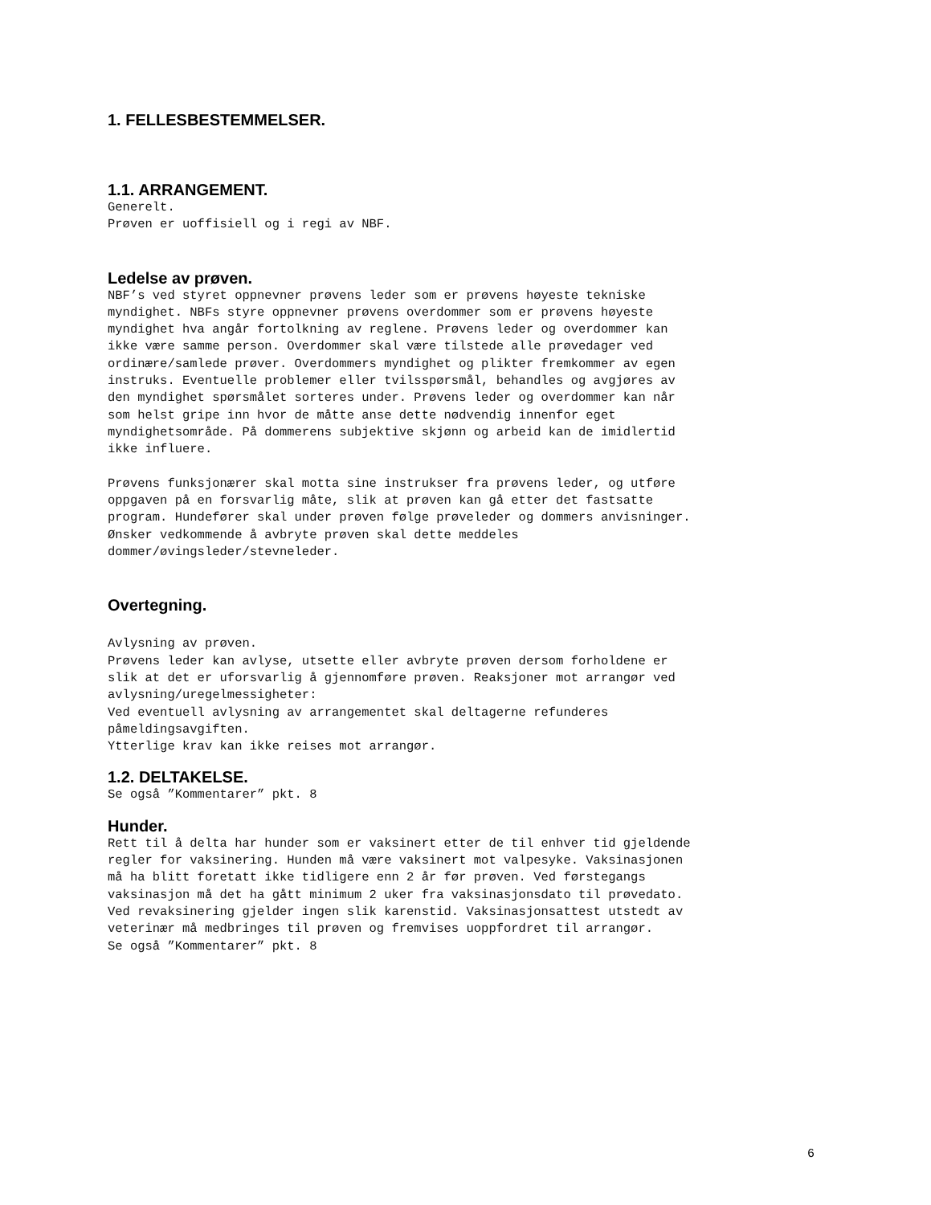1. FELLESBESTEMMELSER.
1.1. ARRANGEMENT.
Generelt. Prøven er uoffisiell og i regi av NBF.
Ledelse av prøven.
NBF’s ved styret oppnevner prøvens leder som er prøvens høyeste tekniske myndighet. NBFs styre oppnevner prøvens overdommer som er prøvens høyeste myndighet hva angår fortolkning av reglene. Prøvens leder og overdommer kan ikke være samme person. Overdommer skal være tilstede alle prøvedager ved ordinære/samlede prøver. Overdommers myndighet og plikter fremkommer av egen instruks. Eventuelle problemer eller tvilsspørsmål, behandles og avgjøres av den myndighet spørsmålet sorteres under. Prøvens leder og overdommer kan når som helst gripe inn hvor de måtte anse dette nødvendig innenfor eget myndighetsområde. På dommerens subjektive skjønn og arbeid kan de imidlertid ikke influere. Prøvens funksjonærer skal motta sine instrukser fra prøvens leder, og utføre oppgaven på en forsvarlig måte, slik at prøven kan gå etter det fastsatte program. Hundefører skal under prøven følge prøveleder og dommers anvisninger. Ønsker vedkommende å avbryte prøven skal dette meddeles dommer/øvingsleder/stevneleder.
Overtegning.
Avlysning av prøven. Prøvens leder kan avlyse, utsette eller avbryte prøven dersom forholdene er slik at det er uforsvarlig å gjennomføre prøven. Reaksjoner mot arrangør ved avlysning/uregelmessigheter: Ved eventuell avlysning av arrangementet skal deltagerne refunderes påmeldingsavgiften. Ytterlige krav kan ikke reises mot arrangør.
1.2. DELTAKELSE.
Se også ”Kommentarer” pkt. 8
Hunder.
Rett til å delta har hunder som er vaksinert etter de til enhver tid gjeldende regler for vaksinering. Hunden må være vaksinert mot valpesyke. Vaksinasjonen må ha blitt foretatt ikke tidligere enn 2 år før prøven. Ved førstegangs vaksinasjon må det ha gått minimum 2 uker fra vaksinasjonsdato til prøvedato. Ved revaksinering gjelder ingen slik karenstid. Vaksinasjonsattest utstedt av veterinær må medbringes til prøven og fremvises uoppfordret til arrangør. Se også ”Kommentarer” pkt. 8
6